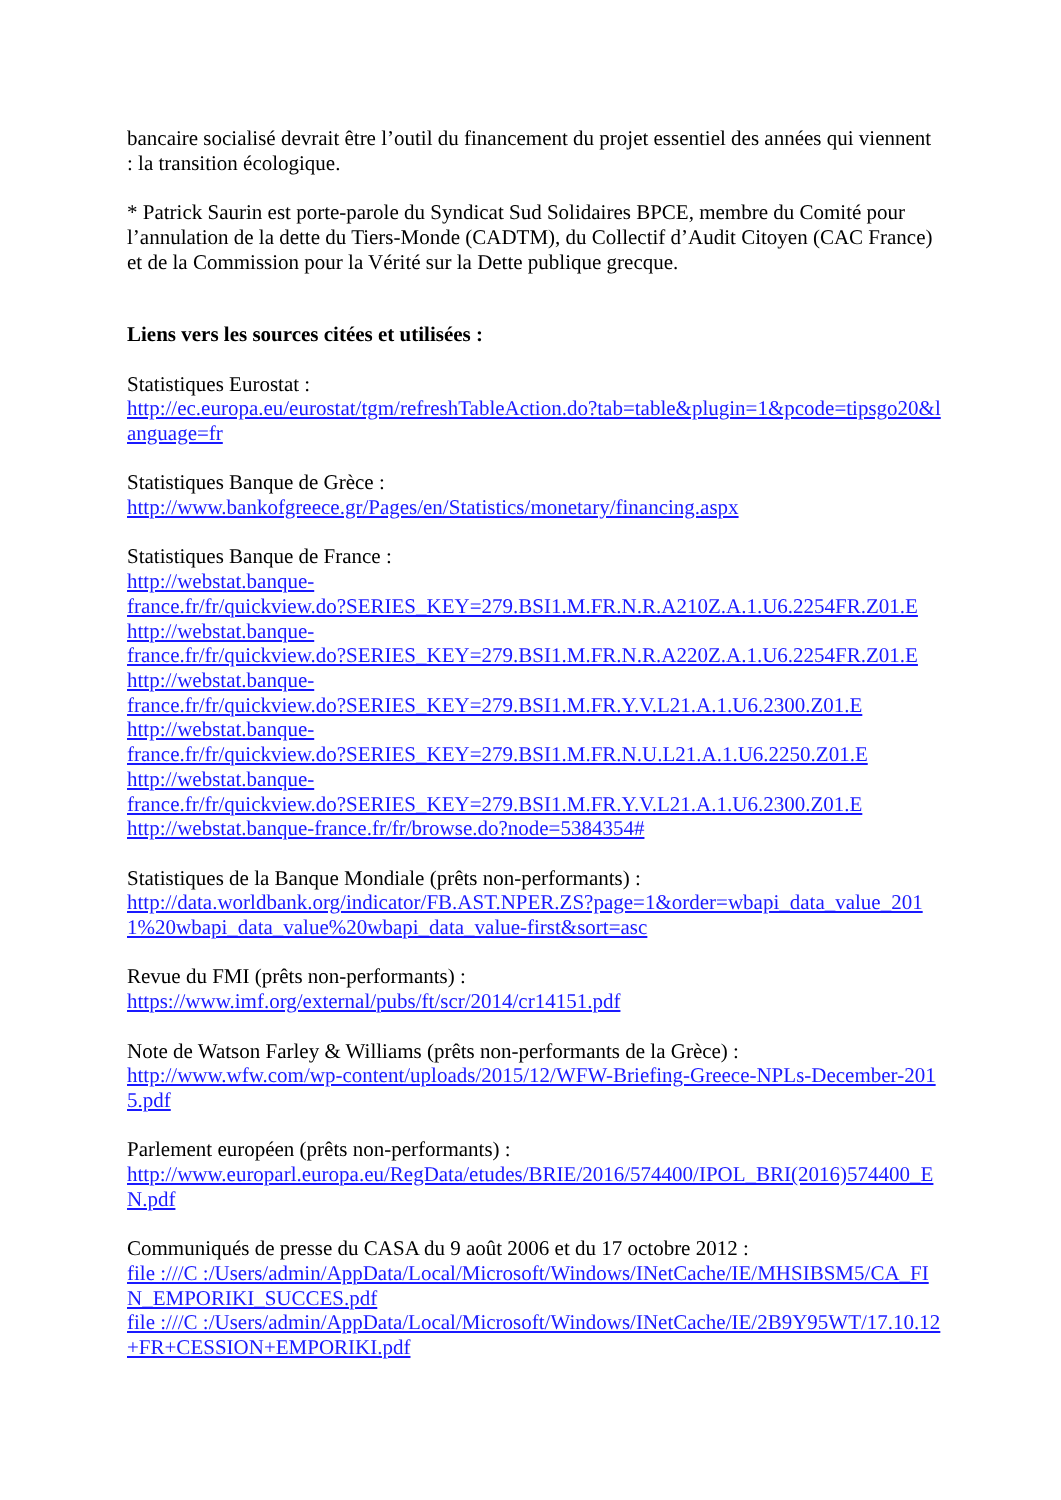bancaire socialisé devrait être l’outil du financement du projet essentiel des années qui viennent : la transition écologique.
* Patrick Saurin est porte-parole du Syndicat Sud Solidaires BPCE, membre du Comité pour l’annulation de la dette du Tiers-Monde (CADTM), du Collectif d’Audit Citoyen (CAC France) et de la Commission pour la Vérité sur la Dette publique grecque.
Liens vers les sources citées et utilisées :
Statistiques Eurostat :
http://ec.europa.eu/eurostat/tgm/refreshTableAction.do?tab=table&plugin=1&pcode=tipsgo20&language=fr
Statistiques Banque de Grèce :
http://www.bankofgreece.gr/Pages/en/Statistics/monetary/financing.aspx
Statistiques Banque de France :
http://webstat.banque-
france.fr/fr/quickview.do?SERIES_KEY=279.BSI1.M.FR.N.R.A210Z.A.1.U6.2254FR.Z01.E
http://webstat.banque-
france.fr/fr/quickview.do?SERIES_KEY=279.BSI1.M.FR.N.R.A220Z.A.1.U6.2254FR.Z01.E
http://webstat.banque-
france.fr/fr/quickview.do?SERIES_KEY=279.BSI1.M.FR.Y.V.L21.A.1.U6.2300.Z01.E
http://webstat.banque-
france.fr/fr/quickview.do?SERIES_KEY=279.BSI1.M.FR.N.U.L21.A.1.U6.2250.Z01.E
http://webstat.banque-
france.fr/fr/quickview.do?SERIES_KEY=279.BSI1.M.FR.Y.V.L21.A.1.U6.2300.Z01.E
http://webstat.banque-france.fr/fr/browse.do?node=5384354#
Statistiques de la Banque Mondiale (prêts non-performants) :
http://data.worldbank.org/indicator/FB.AST.NPER.ZS?page=1&order=wbapi_data_value_2011%20wbapi_data_value%20wbapi_data_value-first&sort=asc
Revue du FMI (prêts non-performants) :
https://www.imf.org/external/pubs/ft/scr/2014/cr14151.pdf
Note de Watson Farley & Williams (prêts non-performants de la Grèce) :
http://www.wfw.com/wp-content/uploads/2015/12/WFW-Briefing-Greece-NPLs-December-2015.pdf
Parlement européen (prêts non-performants) :
http://www.europarl.europa.eu/RegData/etudes/BRIE/2016/574400/IPOL_BRI(2016)574400_EN.pdf
Communiqués de presse du CASA du 9 août 2006 et du 17 octobre 2012 :
file :///C :/Users/admin/AppData/Local/Microsoft/Windows/INetCache/IE/MHSIBSM5/CA_FIN_EMPORIKI_SUCCES.pdf
file :///C :/Users/admin/AppData/Local/Microsoft/Windows/INetCache/IE/2B9Y95WT/17.10.12+FR+CESSION+EMPORIKI.pdf